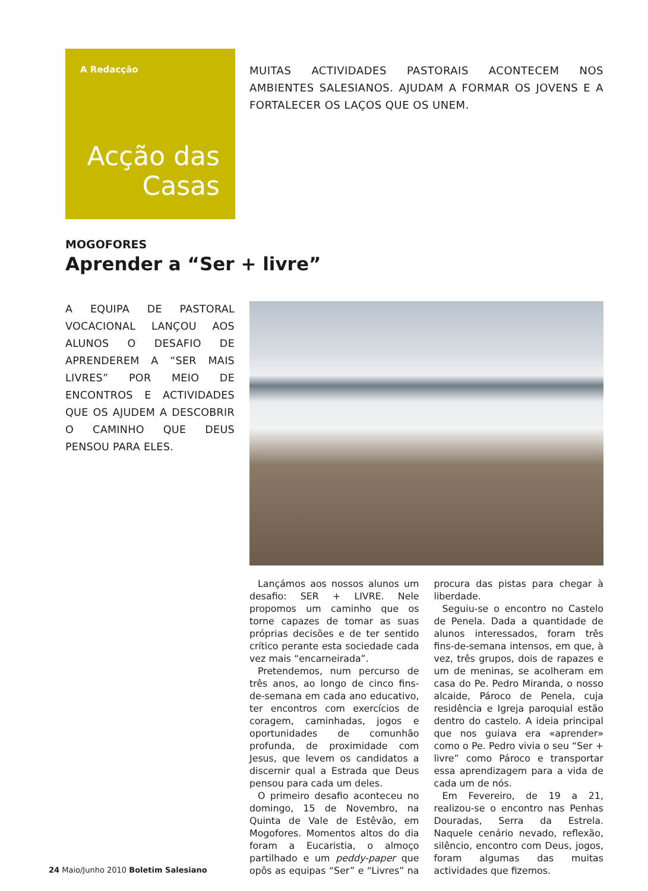A Redacção
Acção das Casas
MUITAS ACTIVIDADES PASTORAIS ACONTECEM NOS AMBIENTES SALESIANOS. AJUDAM A FORMAR OS JOVENS E A FORTALECER OS LAÇOS QUE OS UNEM.
MOGOFORES
Aprender a “Ser + livre”
A EQUIPA DE PASTORAL VOCACIONAL LANÇOU AOS ALUNOS O DESAFIO DE APRENDEREM A “SER MAIS LIVRES” POR MEIO DE ENCONTROS E ACTIVIDADES QUE OS AJUDEM A DESCOBRIR O CAMINHO QUE DEUS PENSOU PARA ELES.
Lançámos aos nossos alunos um desafio: SER + LIVRE. Nele propomos um caminho que os torne capazes de tomar as suas próprias decisões e de ter sentido crítico perante esta sociedade cada vez mais “encarneirada”.
Pretendemos, num percurso de três anos, ao longo de cinco fins-de-semana em cada ano educativo, ter encontros com exercícios de coragem, caminhadas, jogos e oportunidades de comunhão profunda, de proximidade com Jesus, que levem os candidatos a discernir qual a Estrada que Deus pensou para cada um deles.
O primeiro desafio aconteceu no domingo, 15 de Novembro, na Quinta de Vale de Estêvão, em Mogofores. Momentos altos do dia foram a Eucaristia, o almoço partilhado e um peddy-paper que opôs as equipas “Ser” e “Livres” na procura das pistas para chegar à liberdade.
Seguiu-se o encontro no Castelo de Penela. Dada a quantidade de alunos interessados, foram três fins-de-semana intensos, em que, à vez, três grupos, dois de rapazes e um de meninas, se acolheram em casa do Pe. Pedro Miranda, o nosso alcaide, Pároco de Penela, cuja residência e Igreja paroquial estão dentro do castelo. A ideia principal que nos guiava era «aprender» como o Pe. Pedro vivia o seu “Ser + livre” como Pároco e transportar essa aprendizagem para a vida de cada um de nós.
Em Fevereiro, de 19 a 21, realizou-se o encontro nas Penhas Douradas, Serra da Estrela. Naquele cenário nevado, reflexão, silêncio, encontro com Deus, jogos, foram algumas das muitas actividades que fizemos.
24 Maio/Junho 2010 Boletim Salesiano